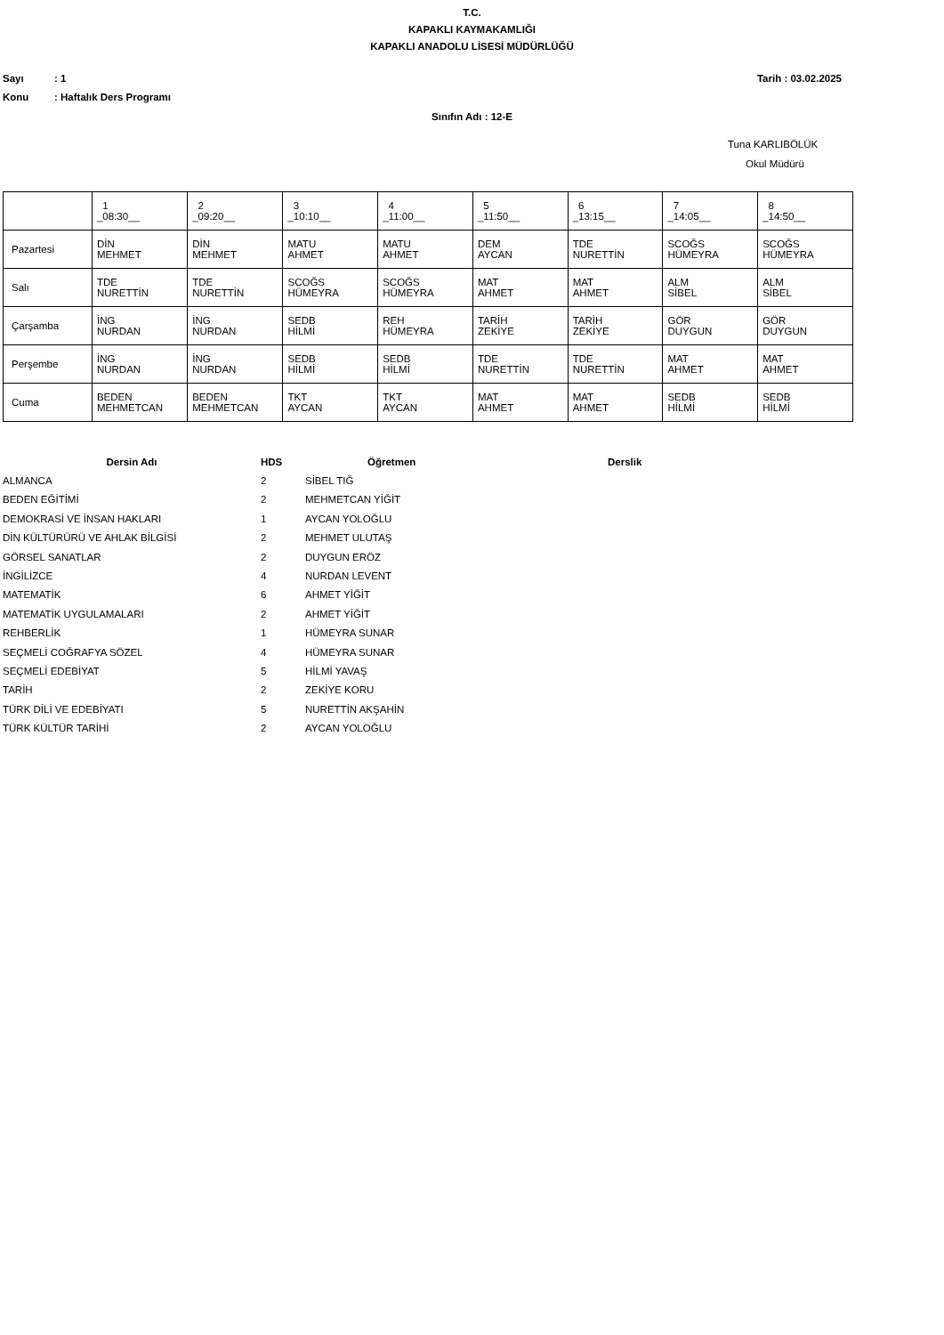T.C.
KAPAKLI KAYMAKAMLIĞI
KAPAKLI ANADOLU LİSESİ MÜDÜRLÜĞÜ
Sayı: 1 Tarih : 03.02.2025
Konu: Haftalık Ders Programı
Sınıfın Adı : 12-E
Tuna KARLIBÖLÜK
Okul Müdürü
| | 1 _08:30__ | 2 _09:20__ | 3 _10:10__ | 4 _11:00__ | 5 _11:50__ | 6 _13:15__ | 7 _14:05__ | 8 _14:50__ |
| Pazartesi | DİN MEHMET | DİN MEHMET | MATU AHMET | MATU AHMET | DEM AYCAN | TDE NURETTİN | SCOĞS HÜMEYRA | SCOĞS HÜMEYRA |
| Salı | TDE NURETTİN | TDE NURETTİN | SCOĞS HÜMEYRA | SCOĞS HÜMEYRA | MAT AHMET | MAT AHMET | ALM SİBEL | ALM SİBEL |
| Çarşamba | İNG NURDAN | İNG NURDAN | SEDB HİLMİ | REH HÜMEYRA | TARİH ZEKİYE | TARİH ZEKİYE | GÖR DUYGUN | GÖR DUYGUN |
| Perşembe | İNG NURDAN | İNG NURDAN | SEDB HİLMİ | SEDB HİLMİ | TDE NURETTİN | TDE NURETTİN | MAT AHMET | MAT AHMET |
| Cuma | BEDEN MEHMETCAN | BEDEN MEHMETCAN | TKT AYCAN | TKT AYCAN | MAT AHMET | MAT AHMET | SEDB HİLMİ | SEDB HİLMİ |
| Dersin Adı | HDS | Öğretmen | Derslik |
| --- | --- | --- | --- |
| ALMANCA | 2 | SİBEL TIĞ | |
| BEDEN EĞİTİMİ | 2 | MEHMETCAN YİĞİT | |
| DEMOKRASİ VE İNSAN HAKLARI | 1 | AYCAN YOLOĞLU | |
| DİN KÜLTÜRÜRÜ VE AHLAK BİLGİSİ | 2 | MEHMET ULUTAŞ | |
| GÖRSEL SANATLAR | 2 | DUYGUN ERÖZ | |
| İNGİLİZCE | 4 | NURDAN LEVENT | |
| MATEMATİK | 6 | AHMET YİĞİT | |
| MATEMATİK UYGULAMALARI | 2 | AHMET YİĞİT | |
| REHBERLİK | 1 | HÜMEYRA SUNAR | |
| SEÇMELİ COĞRAFYA SÖZEL | 4 | HÜMEYRA SUNAR | |
| SEÇMELİ EDEBİYAT | 5 | HİLMİ YAVAŞ | |
| TARİH | 2 | ZEKİYE KORU | |
| TÜRK DİLİ VE EDEBİYATI | 5 | NURETTİN AKŞAHİN | |
| TÜRK KÜLTÜR TARİHİ | 2 | AYCAN YOLOĞLU | |